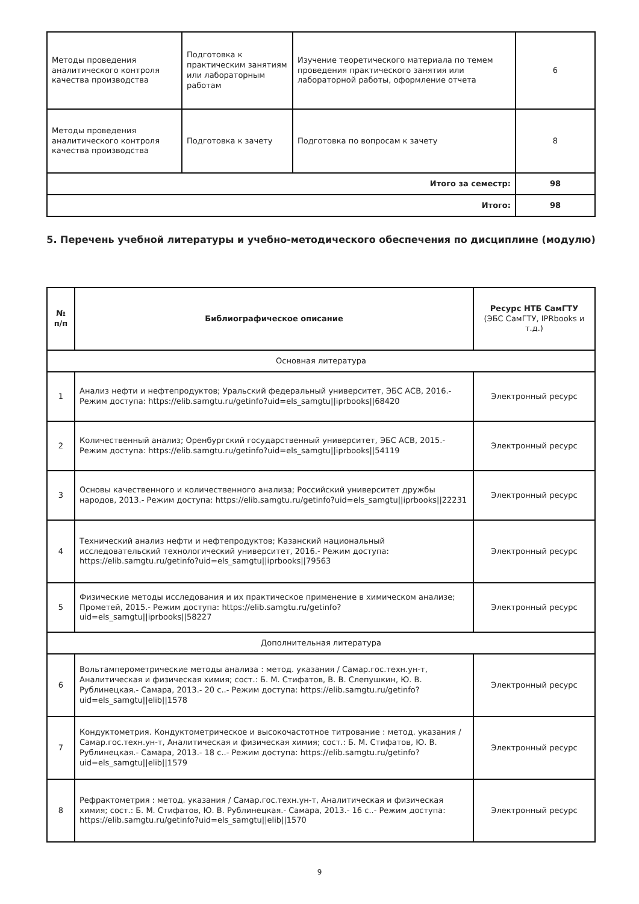| Методы проведения аналитического контроля качества производства | Подготовка к практическим занятиям или лабораторным работам | Изучение теоретического материала по темем проведения практического занятия или лабораторной работы, оформление отчета | 6 |
| Методы проведения аналитического контроля качества производства | Подготовка к зачету | Подготовка по вопросам к зачету | 8 |
| Итого за семестр: | | | 98 |
| Итого: | | | 98 |
5. Перечень учебной литературы и учебно-методического обеспечения по дисциплине (модулю)
| № п/п | Библиографическое описание | Ресурс НТБ СамГТУ (ЭБС СамГТУ, IPRbooks и т.д.) |
| --- | --- | --- |
| Основная литература | | |
| 1 | Анализ нефти и нефтепродуктов; Уральский федеральный университет, ЭБС АСВ, 2016.- Режим доступа: https://elib.samgtu.ru/getinfo?uid=els_samgtu//iprbooks//68420 | Электронный ресурс |
| 2 | Количественный анализ; Оренбургский государственный университет, ЭБС АСВ, 2015.- Режим доступа: https://elib.samgtu.ru/getinfo?uid=els_samgtu//iprbooks//54119 | Электронный ресурс |
| 3 | Основы качественного и количественного анализа; Российский университет дружбы народов, 2013.- Режим доступа: https://elib.samgtu.ru/getinfo?uid=els_samgtu//iprbooks//22231 | Электронный ресурс |
| 4 | Технический анализ нефти и нефтепродуктов; Казанский национальный исследовательский технологический университет, 2016.- Режим доступа: https://elib.samgtu.ru/getinfo?uid=els_samgtu//iprbooks//79563 | Электронный ресурс |
| 5 | Физические методы исследования и их практическое применение в химическом анализе; Прометей, 2015.- Режим доступа: https://elib.samgtu.ru/getinfo?uid=els_samgtu//iprbooks//58227 | Электронный ресурс |
| Дополнительная литература | | |
| 6 | Вольтамперометрические методы анализа : метод. указания / Самар.гос.техн.ун-т, Аналитическая и физическая химия; сост.: Б. М. Стифатов, В. В. Слепушкин, Ю. В. Рублинецкая.- Самара, 2013.- 20 с..- Режим доступа: https://elib.samgtu.ru/getinfo?uid=els_samgtu//elib//1578 | Электронный ресурс |
| 7 | Кондуктометрия. Кондуктометрическое и высокочастотное титрование : метод. указания / Самар.гос.техн.ун-т, Аналитическая и физическая химия; сост.: Б. М. Стифатов, Ю. В. Рублинецкая.- Самара, 2013.- 18 с..- Режим доступа: https://elib.samgtu.ru/getinfo?uid=els_samgtu//elib//1579 | Электронный ресурс |
| 8 | Рефрактометрия : метод. указания / Самар.гос.техн.ун-т, Аналитическая и физическая химия; сост.: Б. М. Стифатов, Ю. В. Рублинецкая.- Самара, 2013.- 16 с..- Режим доступа: https://elib.samgtu.ru/getinfo?uid=els_samgtu//elib//1570 | Электронный ресурс |
9